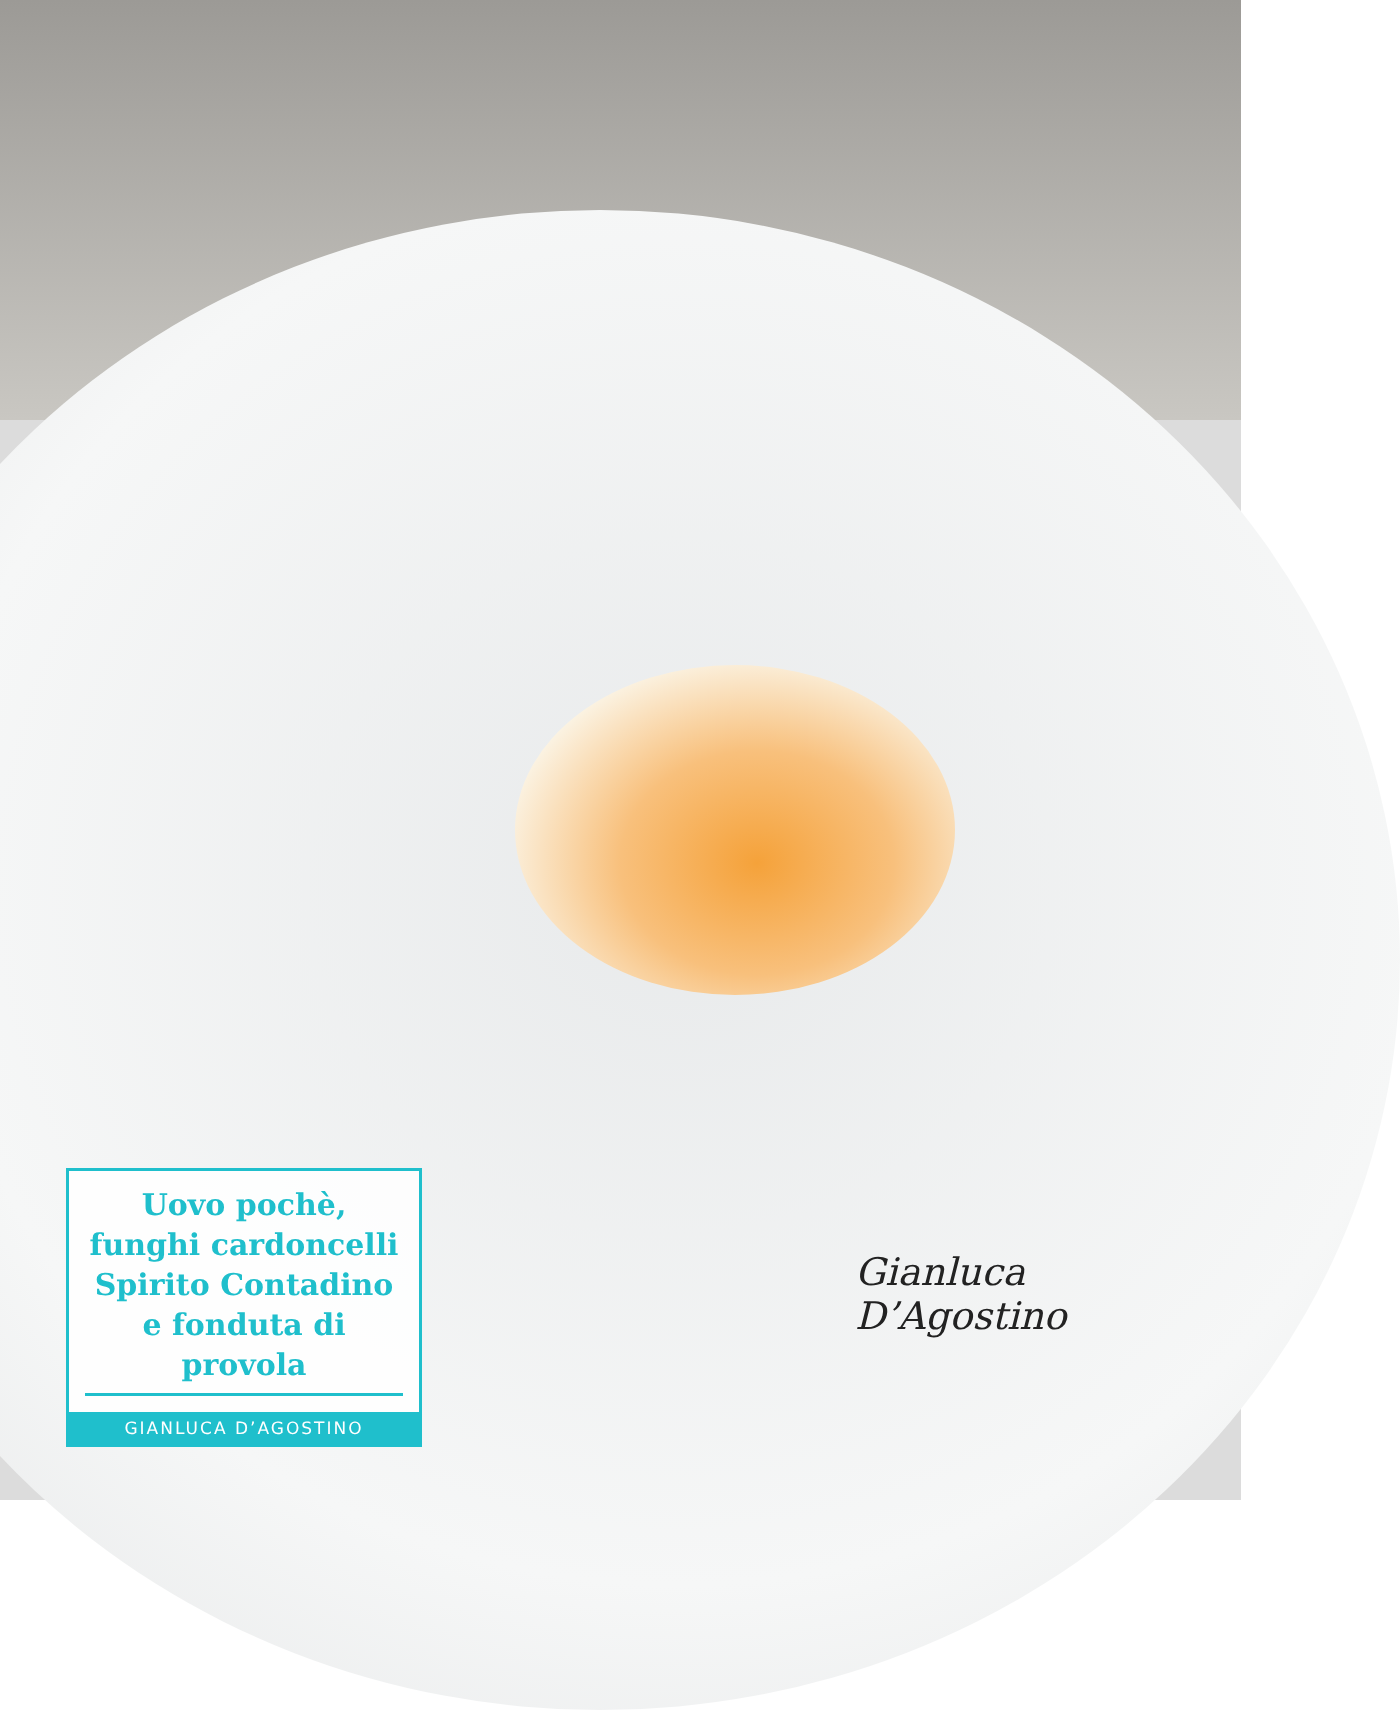Uovo pochè,
funghi cardoncelli
Spirito Contadino
e fonduta di provola
GIANLUCA D’AGOSTINO
Gianluca D’Agostino